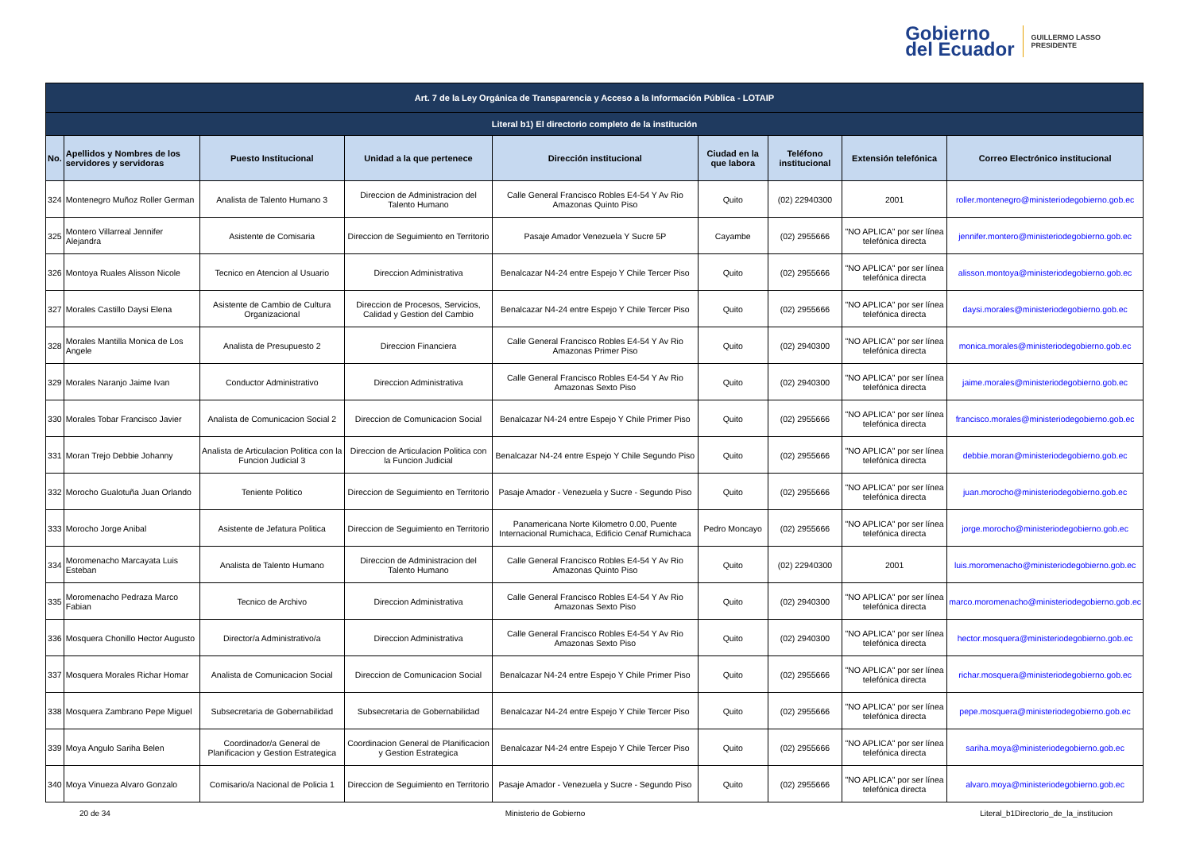Gobierno
del Ecuador
GUILLERMO LASSO
PRESIDENTE
| Art. 7 de la Ley Orgánica de Transparencia y Acceso a la Información Pública - LOTAIP | | | | | | | | |
| Literal b1) El directorio completo de la institución | | | | | | | | |
| No. | Apellidos y Nombres de los servidores y servidoras | Puesto Institucional | Unidad a la que pertenece | Dirección institucional | Ciudad en la que labora | Teléfono institucional | Extensión telefónica | Correo Electrónico institucional |
| 324 | Montenegro Muñoz Roller German | Analista de Talento Humano 3 | Direccion de Administracion del Talento Humano | Calle General Francisco Robles E4-54 Y Av Rio Amazonas Quinto Piso | Quito | (02) 22940300 | 2001 | roller.montenegro@ministeriodegobierno.gob.ec |
| 325 | Montero Villarreal Jennifer Alejandra | Asistente de Comisaria | Direccion de Seguimiento en Territorio | Pasaje Amador Venezuela Y Sucre 5P | Cayambe | (02) 2955666 | "NO APLICA" por ser línea telefónica directa | jennifer.montero@ministeriodegobierno.gob.ec |
| 326 | Montoya Ruales Alisson Nicole | Tecnico en Atencion al Usuario | Direccion Administrativa | Benalcazar N4-24 entre Espejo Y Chile Tercer Piso | Quito | (02) 2955666 | "NO APLICA" por ser línea telefónica directa | alisson.montoya@ministeriodegobierno.gob.ec |
| 327 | Morales Castillo Daysi Elena | Asistente de Cambio de Cultura Organizacional | Direccion de Procesos, Servicios, Calidad y Gestion del Cambio | Benalcazar N4-24 entre Espejo Y Chile Tercer Piso | Quito | (02) 2955666 | "NO APLICA" por ser línea telefónica directa | daysi.morales@ministeriodegobierno.gob.ec |
| 328 | Morales Mantilla Monica de Los Angele | Analista de Presupuesto 2 | Direccion Financiera | Calle General Francisco Robles E4-54 Y Av Rio Amazonas Primer Piso | Quito | (02) 2940300 | "NO APLICA" por ser línea telefónica directa | monica.morales@ministeriodegobierno.gob.ec |
| 329 | Morales Naranjo Jaime Ivan | Conductor Administrativo | Direccion Administrativa | Calle General Francisco Robles E4-54 Y Av Rio Amazonas Sexto Piso | Quito | (02) 2940300 | "NO APLICA" por ser línea telefónica directa | jaime.morales@ministeriodegobierno.gob.ec |
| 330 | Morales Tobar Francisco Javier | Analista de Comunicacion Social 2 | Direccion de Comunicacion Social | Benalcazar N4-24 entre Espejo Y Chile Primer Piso | Quito | (02) 2955666 | "NO APLICA" por ser línea telefónica directa | francisco.morales@ministeriodegobierno.gob.ec |
| 331 | Moran Trejo Debbie Johanny | Analista de Articulacion Politica con la Funcion Judicial 3 | Direccion de Articulacion Politica con la Funcion Judicial | Benalcazar N4-24 entre Espejo Y Chile Segundo Piso | Quito | (02) 2955666 | "NO APLICA" por ser línea telefónica directa | debbie.moran@ministeriodegobierno.gob.ec |
| 332 | Morocho Gualotuña Juan Orlando | Teniente Politico | Direccion de Seguimiento en Territorio | Pasaje Amador - Venezuela y Sucre - Segundo Piso | Quito | (02) 2955666 | "NO APLICA" por ser línea telefónica directa | juan.morocho@ministeriodegobierno.gob.ec |
| 333 | Morocho Jorge Anibal | Asistente de Jefatura Politica | Direccion de Seguimiento en Territorio | Panamericana Norte Kilometro 0.00, Puente Internacional Rumichaca, Edificio Cenaf Rumichaca | Pedro Moncayo | (02) 2955666 | "NO APLICA" por ser línea telefónica directa | jorge.morocho@ministeriodegobierno.gob.ec |
| 334 | Moromenacho Marcayata Luis Esteban | Analista de Talento Humano | Direccion de Administracion del Talento Humano | Calle General Francisco Robles E4-54 Y Av Rio Amazonas Quinto Piso | Quito | (02) 22940300 | 2001 | luis.moromenacho@ministeriodegobierno.gob.ec |
| 335 | Moromenacho Pedraza Marco Fabian | Tecnico de Archivo | Direccion Administrativa | Calle General Francisco Robles E4-54 Y Av Rio Amazonas Sexto Piso | Quito | (02) 2940300 | "NO APLICA" por ser línea telefónica directa | marco.moromenacho@ministeriodegobierno.gob.ec |
| 336 | Mosquera Chonillo Hector Augusto | Director/a Administrativo/a | Direccion Administrativa | Calle General Francisco Robles E4-54 Y Av Rio Amazonas Sexto Piso | Quito | (02) 2940300 | "NO APLICA" por ser línea telefónica directa | hector.mosquera@ministeriodegobierno.gob.ec |
| 337 | Mosquera Morales Richar Homar | Analista de Comunicacion Social | Direccion de Comunicacion Social | Benalcazar N4-24 entre Espejo Y Chile Primer Piso | Quito | (02) 2955666 | "NO APLICA" por ser línea telefónica directa | richar.mosquera@ministeriodegobierno.gob.ec |
| 338 | Mosquera Zambrano Pepe Miguel | Subsecretaria de Gobernabilidad | Subsecretaria de Gobernabilidad | Benalcazar N4-24 entre Espejo Y Chile Tercer Piso | Quito | (02) 2955666 | "NO APLICA" por ser línea telefónica directa | pepe.mosquera@ministeriodegobierno.gob.ec |
| 339 | Moya Angulo Sariha Belen | Coordinador/a General de Planificacion y Gestion Estrategica | Coordinacion General de Planificacion y Gestion Estrategica | Benalcazar N4-24 entre Espejo Y Chile Tercer Piso | Quito | (02) 2955666 | "NO APLICA" por ser línea telefónica directa | sariha.moya@ministeriodegobierno.gob.ec |
| 340 | Moya Vinueza Alvaro Gonzalo | Comisario/a Nacional de Policia 1 | Direccion de Seguimiento en Territorio | Pasaje Amador - Venezuela y Sucre - Segundo Piso | Quito | (02) 2955666 | "NO APLICA" por ser línea telefónica directa | alvaro.moya@ministeriodegobierno.gob.ec |
20 de 34 Ministerio de Gobierno Literal_b1Directorio_de_la_institucion